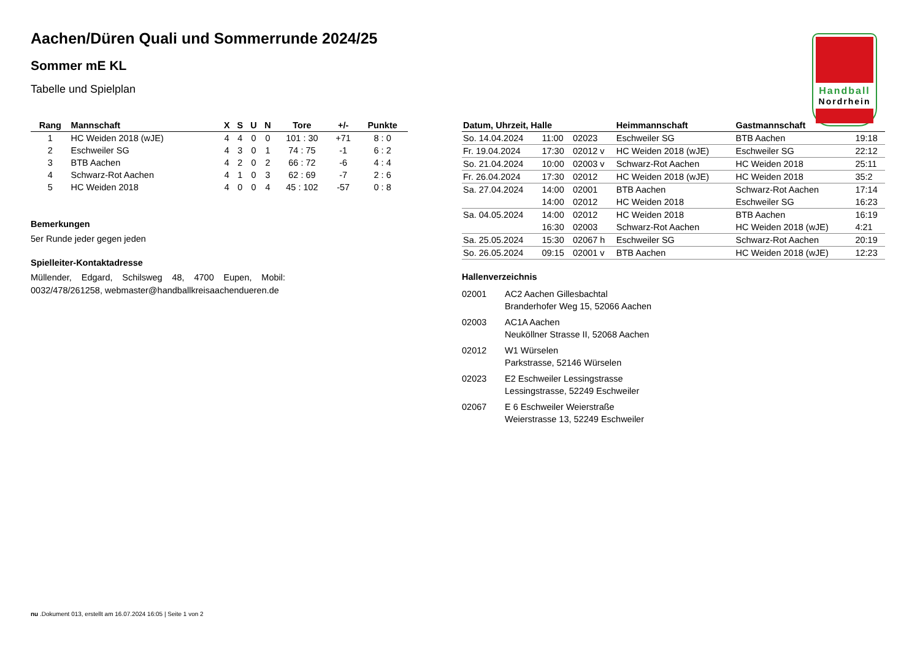Handball
Nordrhein
Aachen/Düren Quali und Sommerrunde 2024/25
Sommer mE KL
Tabelle und Spielplan
| Rang | Mannschaft | X | S | U | N | Tore | +/- | Punkte |
| --- | --- | --- | --- | --- | --- | --- | --- | --- |
| 1 | HC Weiden 2018 (wJE) | 4 | 4 | 0 | 0 | 101 : 30 | +71 | 8 : 0 |
| 2 | Eschweiler SG | 4 | 3 | 0 | 1 | 74 : 75 | -1 | 6 : 2 |
| 3 | BTB Aachen | 4 | 2 | 0 | 2 | 66 : 72 | -6 | 4 : 4 |
| 4 | Schwarz-Rot Aachen | 4 | 1 | 0 | 3 | 62 : 69 | -7 | 2 : 6 |
| 5 | HC Weiden 2018 | 4 | 0 | 0 | 4 | 45 : 102 | -57 | 0 : 8 |
Bemerkungen
5er Runde jeder gegen jeden
Spielleiter-Kontaktadresse
Müllender, Edgard, Schilsweg 48, 4700 Eupen, Mobil: 0032/478/261258, webmaster@handballkreisaachendueren.de
| Datum, Uhrzeit, Halle | | | Heimmannschaft | Gastmannschaft | |
| --- | --- | --- | --- | --- | --- |
| So. 14.04.2024 | 11:00 | 02023 | Eschweiler SG | BTB Aachen | 19:18 |
| Fr. 19.04.2024 | 17:30 | 02012 v | HC Weiden 2018 (wJE) | Eschweiler SG | 22:12 |
| So. 21.04.2024 | 10:00 | 02003 v | Schwarz-Rot Aachen | HC Weiden 2018 | 25:11 |
| Fr. 26.04.2024 | 17:30 | 02012 | HC Weiden 2018 (wJE) | HC Weiden 2018 | 35:2 |
| Sa. 27.04.2024 | 14:00 | 02001 | BTB Aachen | Schwarz-Rot Aachen | 17:14 |
| | 14:00 | 02012 | HC Weiden 2018 | Eschweiler SG | 16:23 |
| Sa. 04.05.2024 | 14:00 | 02012 | HC Weiden 2018 | BTB Aachen | 16:19 |
| | 16:30 | 02003 | Schwarz-Rot Aachen | HC Weiden 2018 (wJE) | 4:21 |
| Sa. 25.05.2024 | 15:30 | 02067 h | Eschweiler SG | Schwarz-Rot Aachen | 20:19 |
| So. 26.05.2024 | 09:15 | 02001 v | BTB Aachen | HC Weiden 2018 (wJE) | 12:23 |
Hallenverzeichnis
02001 AC2 Aachen Gillesbachtal
Branderhofer Weg 15, 52066 Aachen
02003 AC1A Aachen
Neuköllner Strasse II, 52068 Aachen
02012 W1 Würselen
Parkstrasse, 52146 Würselen
02023 E2 Eschweiler Lessingstrasse
Lessingstrasse, 52249 Eschweiler
02067 E 6 Eschweiler Weierstraße
Weierstrasse 13, 52249 Eschweiler
nu .Dokument 013, erstellt am 16.07.2024 16:05 | Seite 1 von 2